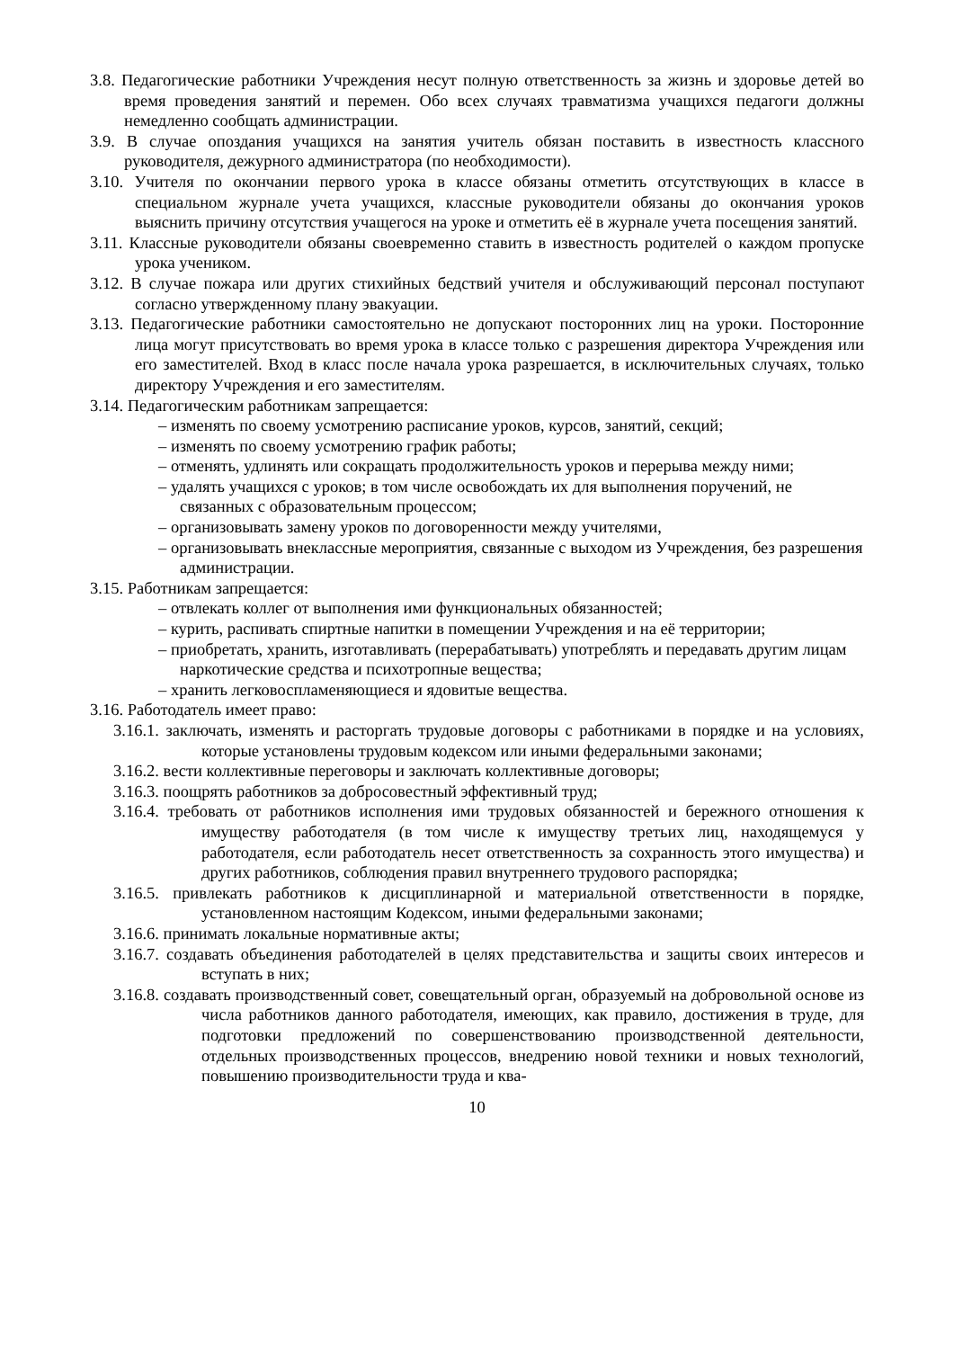3.8. Педагогические работники Учреждения несут полную ответственность за жизнь и здоровье детей во время проведения занятий и перемен. Обо всех случаях травматизма учащихся педагоги должны немедленно сообщать администрации.
3.9. В случае опоздания учащихся на занятия учитель обязан поставить в известность классного руководителя, дежурного администратора (по необходимости).
3.10. Учителя по окончании первого урока в классе обязаны отметить отсутствующих в классе в специальном журнале учета учащихся, классные руководители обязаны до окончания уроков выяснить причину отсутствия учащегося на уроке и отметить её в журнале учета посещения занятий.
3.11. Классные руководители обязаны своевременно ставить в известность родителей о каждом пропуске урока учеником.
3.12. В случае пожара или других стихийных бедствий учителя и обслуживающий персонал поступают согласно утвержденному плану эвакуации.
3.13. Педагогические работники самостоятельно не допускают посторонних лиц на уроки. Посторонние лица могут присутствовать во время урока в классе только с разрешения директора Учреждения или его заместителей. Вход в класс после начала урока разрешается, в исключительных случаях, только директору Учреждения и его заместителям.
3.14. Педагогическим работникам запрещается:
– изменять по своему усмотрению расписание уроков, курсов, занятий, секций;
– изменять по своему усмотрению график работы;
– отменять, удлинять или сокращать продолжительность уроков и перерыва между ними;
– удалять учащихся с уроков; в том числе освобождать их для выполнения поручений, не связанных с образовательным процессом;
– организовывать замену уроков по договоренности между учителями,
– организовывать внеклассные мероприятия, связанные с выходом из Учреждения, без разрешения администрации.
3.15. Работникам запрещается:
– отвлекать коллег от выполнения ими функциональных обязанностей;
– курить, распивать спиртные напитки в помещении Учреждения и на её территории;
– приобретать, хранить, изготавливать (перерабатывать) употреблять и передавать другим лицам наркотические средства и психотропные вещества;
– хранить легковоспламеняющиеся и ядовитые вещества.
3.16. Работодатель имеет право:
3.16.1. заключать, изменять и расторгать трудовые договоры с работниками в порядке и на условиях, которые установлены трудовым кодексом или иными федеральными законами;
3.16.2. вести коллективные переговоры и заключать коллективные договоры;
3.16.3. поощрять работников за добросовестный эффективный труд;
3.16.4. требовать от работников исполнения ими трудовых обязанностей и бережного отношения к имуществу работодателя (в том числе к имуществу третьих лиц, находящемуся у работодателя, если работодатель несет ответственность за сохранность этого имущества) и других работников, соблюдения правил внутреннего трудового распорядка;
3.16.5. привлекать работников к дисциплинарной и материальной ответственности в порядке, установленном настоящим Кодексом, иными федеральными законами;
3.16.6. принимать локальные нормативные акты;
3.16.7. создавать объединения работодателей в целях представительства и защиты своих интересов и вступать в них;
3.16.8. создавать производственный совет, совещательный орган, образуемый на добровольной основе из числа работников данного работодателя, имеющих, как правило, достижения в труде, для подготовки предложений по совершенствованию производственной деятельности, отдельных производственных процессов, внедрению новой техники и новых технологий, повышению производительности труда и ква-
10